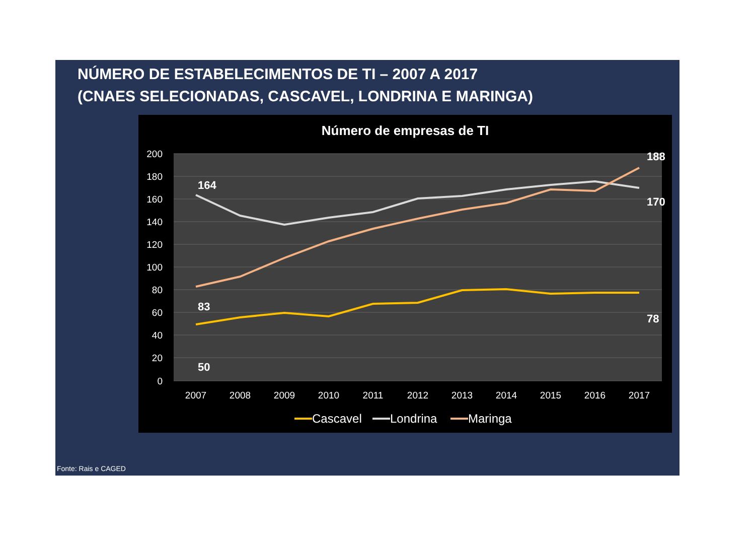NÚMERO DE ESTABELECIMENTOS DE TI – 2007 A 2017
(CNAES SELECIONADAS, CASCAVEL, LONDRINA E MARINGA)
Número de empresas de TI
200
180
160
140
120
100
80
60
40
20
0
2007
2008
2009
2010
2011
2012
2013
2014
2015
2016
2017
164
83
50
188
170
78
Cascavel
Londrina
Maringa
Fonte: Rais e CAGED